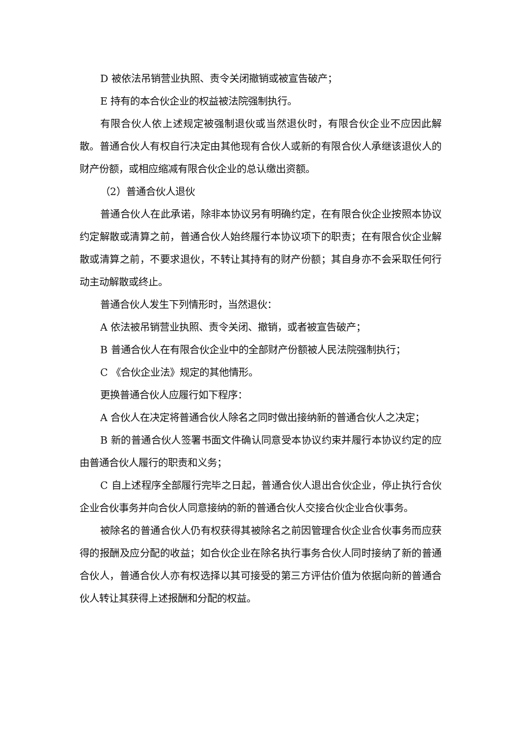D 被依法吊销营业执照、责令关闭撤销或被宣告破产；
E 持有的本合伙企业的权益被法院强制执行。
有限合伙人依上述规定被强制退伙或当然退伙时，有限合伙企业不应因此解散。普通合伙人有权自行决定由其他现有合伙人或新的有限合伙人承继该退伙人的财产份额，或相应缩减有限合伙企业的总认缴出资额。
（2）普通合伙人退伙
普通合伙人在此承诺，除非本协议另有明确约定，在有限合伙企业按照本协议约定解散或清算之前，普通合伙人始终履行本协议项下的职责；在有限合伙企业解散或清算之前，不要求退伙，不转让其持有的财产份额；其自身亦不会采取任何行动主动解散或终止。
普通合伙人发生下列情形时，当然退伙：
A 依法被吊销营业执照、责令关闭、撤销，或者被宣告破产；
B 普通合伙人在有限合伙企业中的全部财产份额被人民法院强制执行；
C 《合伙企业法》规定的其他情形。
更换普通合伙人应履行如下程序：
A 合伙人在决定将普通合伙人除名之同时做出接纳新的普通合伙人之决定；
B 新的普通合伙人签署书面文件确认同意受本协议约束并履行本协议约定的应由普通合伙人履行的职责和义务；
C 自上述程序全部履行完毕之日起，普通合伙人退出合伙企业，停止执行合伙企业合伙事务并向合伙人同意接纳的新的普通合伙人交接合伙企业合伙事务。
被除名的普通合伙人仍有权获得其被除名之前因管理合伙企业合伙事务而应获得的报酬及应分配的收益；如合伙企业在除名执行事务合伙人同时接纳了新的普通合伙人，普通合伙人亦有权选择以其可接受的第三方评估价值为依据向新的普通合伙人转让其获得上述报酬和分配的权益。